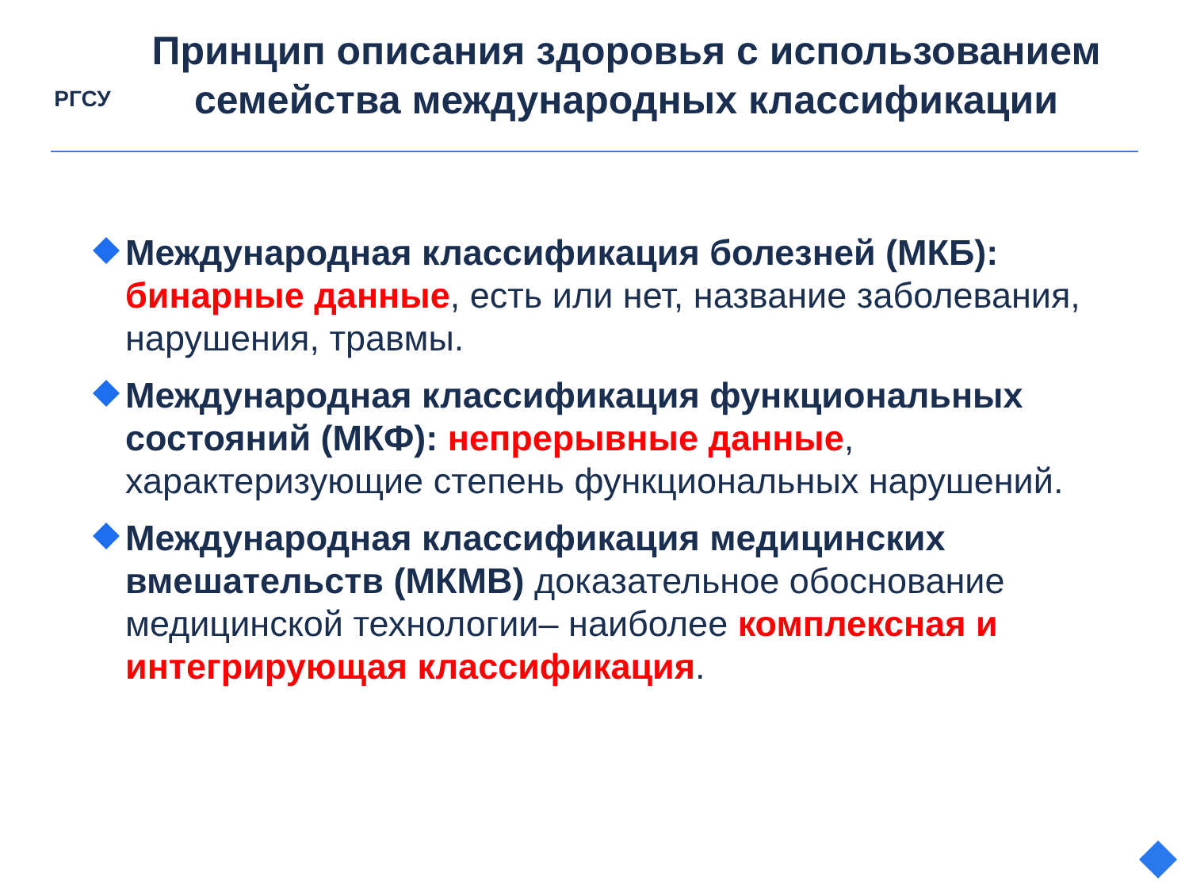РГСУ
Принцип описания здоровья с использованием семейства международных классификации
Международная классификация болезней (МКБ): бинарные данные, есть или нет, название заболевания, нарушения, травмы.
Международная классификация функциональных состояний (МКФ): непрерывные данные, характеризующие степень функциональных нарушений.
Международная классификация медицинских вмешательств (МКМВ) доказательное обоснование медицинской технологии– наиболее комплексная и интегрирующая классификация.